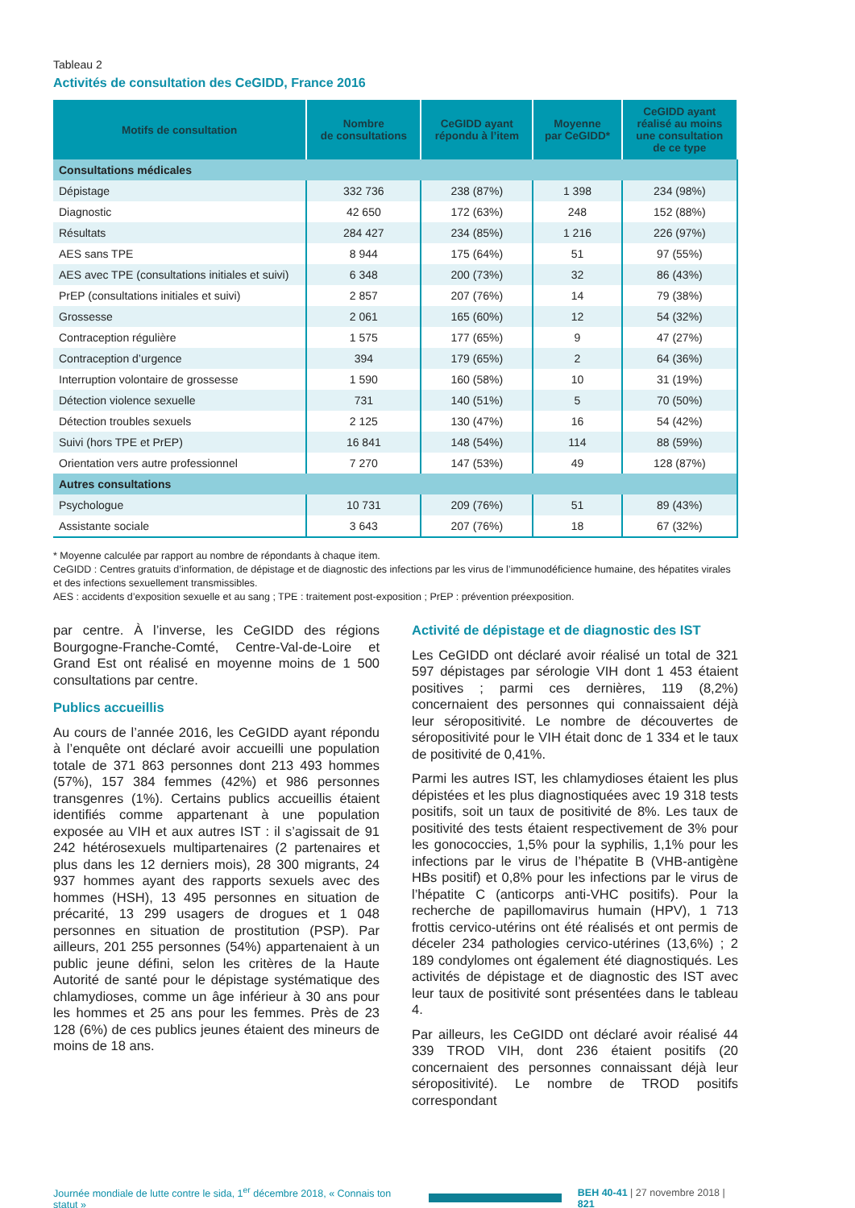Tableau 2
Activités de consultation des CeGIDD, France 2016
| Motifs de consultation | Nombre de consultations | CeGIDD ayant répondu à l’item | Moyenne par CeGIDD* | CeGIDD ayant réalisé au moins une consultation de ce type |
| --- | --- | --- | --- | --- |
| Consultations médicales | | | | |
| Dépistage | 332 736 | 238 (87%) | 1 398 | 234 (98%) |
| Diagnostic | 42 650 | 172 (63%) | 248 | 152 (88%) |
| Résultats | 284 427 | 234 (85%) | 1 216 | 226 (97%) |
| AES sans TPE | 8 944 | 175 (64%) | 51 | 97 (55%) |
| AES avec TPE (consultations initiales et suivi) | 6 348 | 200 (73%) | 32 | 86 (43%) |
| PrEP (consultations initiales et suivi) | 2 857 | 207 (76%) | 14 | 79 (38%) |
| Grossesse | 2 061 | 165 (60%) | 12 | 54 (32%) |
| Contraception régulière | 1 575 | 177 (65%) | 9 | 47 (27%) |
| Contraception d’urgence | 394 | 179 (65%) | 2 | 64 (36%) |
| Interruption volontaire de grossesse | 1 590 | 160 (58%) | 10 | 31 (19%) |
| Détection violence sexuelle | 731 | 140 (51%) | 5 | 70 (50%) |
| Détection troubles sexuels | 2 125 | 130 (47%) | 16 | 54 (42%) |
| Suivi (hors TPE et PrEP) | 16 841 | 148 (54%) | 114 | 88 (59%) |
| Orientation vers autre professionnel | 7 270 | 147 (53%) | 49 | 128 (87%) |
| Autres consultations | | | | |
| Psychologue | 10 731 | 209 (76%) | 51 | 89 (43%) |
| Assistante sociale | 3 643 | 207 (76%) | 18 | 67 (32%) |
* Moyenne calculée par rapport au nombre de répondants à chaque item.
CeGIDD : Centres gratuits d’information, de dépistage et de diagnostic des infections par les virus de l’immunodéficience humaine, des hépatites virales et des infections sexuellement transmissibles.
AES : accidents d’exposition sexuelle et au sang ; TPE : traitement post-exposition ; PrEP : prévention préexposition.
par centre. À l’inverse, les CeGIDD des régions Bourgogne-Franche-Comté, Centre-Val-de-Loire et Grand Est ont réalisé en moyenne moins de 1 500 consultations par centre.
Publics accueillis
Au cours de l’année 2016, les CeGIDD ayant répondu à l’enquête ont déclaré avoir accueilli une population totale de 371 863 personnes dont 213 493 hommes (57%), 157 384 femmes (42%) et 986 personnes transgenres (1%). Certains publics accueillis étaient identifiés comme appartenant à une population exposée au VIH et aux autres IST : il s’agissait de 91 242 hétérosexuels multipartenaires (2 partenaires et plus dans les 12 derniers mois), 28 300 migrants, 24 937 hommes ayant des rapports sexuels avec des hommes (HSH), 13 495 personnes en situation de précarité, 13 299 usagers de drogues et 1 048 personnes en situation de prostitution (PSP). Par ailleurs, 201 255 personnes (54%) appartenaient à un public jeune défini, selon les critères de la Haute Autorité de santé pour le dépistage systématique des chlamydioses, comme un âge inférieur à 30 ans pour les hommes et 25 ans pour les femmes. Près de 23 128 (6%) de ces publics jeunes étaient des mineurs de moins de 18 ans.
Activité de dépistage et de diagnostic des IST
Les CeGIDD ont déclaré avoir réalisé un total de 321 597 dépistages par sérologie VIH dont 1 453 étaient positives ; parmi ces dernières, 119 (8,2%) concernaient des personnes qui connaissaient déjà leur séropositivité. Le nombre de découvertes de séropositivité pour le VIH était donc de 1 334 et le taux de positivité de 0,41%.
Parmi les autres IST, les chlamydioses étaient les plus dépistées et les plus diagnostiquées avec 19 318 tests positifs, soit un taux de positivité de 8%. Les taux de positivité des tests étaient respectivement de 3% pour les gonococcies, 1,5% pour la syphilis, 1,1% pour les infections par le virus de l’hépatite B (VHB-antigène HBs positif) et 0,8% pour les infections par le virus de l’hépatite C (anticorps anti-VHC positifs). Pour la recherche de papillomavirus humain (HPV), 1 713 frottis cervico-utérins ont été réalisés et ont permis de déceler 234 pathologies cervico-utérines (13,6%) ; 2 189 condylomes ont également été diagnostiqués. Les activités de dépistage et de diagnostic des IST avec leur taux de positivité sont présentées dans le tableau 4.
Par ailleurs, les CeGIDD ont déclaré avoir réalisé 44 339 TROD VIH, dont 236 étaient positifs (20 concernaient des personnes connaissant déjà leur séropositivité). Le nombre de TROD positifs correspondant
Journée mondiale de lutte contre le sida, 1<sup>er</sup> décembre 2018, « Connais ton statut » BEH 40-41 | 27 novembre 2018 | 821